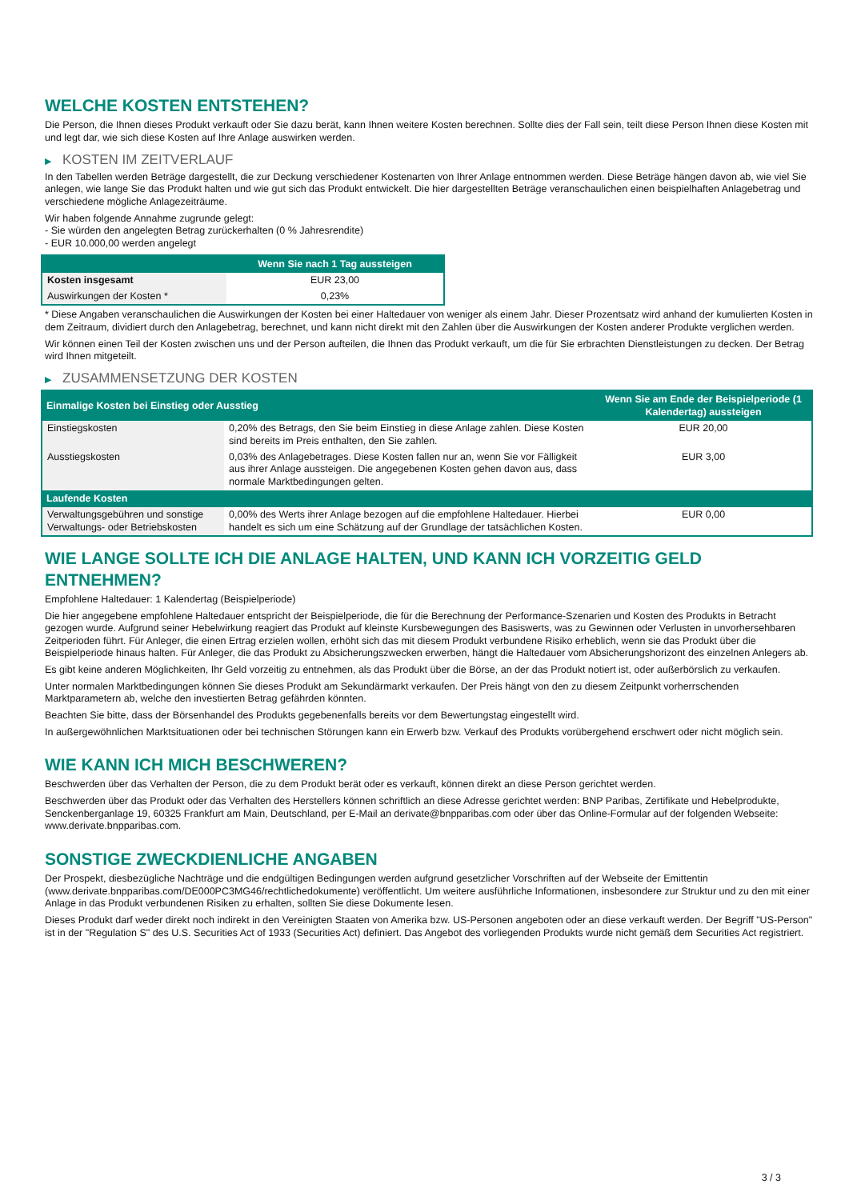WELCHE KOSTEN ENTSTEHEN?
Die Person, die Ihnen dieses Produkt verkauft oder Sie dazu berät, kann Ihnen weitere Kosten berechnen. Sollte dies der Fall sein, teilt diese Person Ihnen diese Kosten mit und legt dar, wie sich diese Kosten auf Ihre Anlage auswirken werden.
▶ KOSTEN IM ZEITVERLAUF
In den Tabellen werden Beträge dargestellt, die zur Deckung verschiedener Kostenarten von Ihrer Anlage entnommen werden. Diese Beträge hängen davon ab, wie viel Sie anlegen, wie lange Sie das Produkt halten und wie gut sich das Produkt entwickelt. Die hier dargestellten Beträge veranschaulichen einen beispielhaften Anlagebetrag und verschiedene mögliche Anlagezeiträume.
Wir haben folgende Annahme zugrunde gelegt:
- Sie würden den angelegten Betrag zurückerhalten (0 % Jahresrendite)
- EUR 10.000,00 werden angelegt
| | Wenn Sie nach 1 Tag aussteigen |
| --- | --- |
| Kosten insgesamt | EUR 23,00 |
| Auswirkungen der Kosten * | 0,23% |
* Diese Angaben veranschaulichen die Auswirkungen der Kosten bei einer Haltedauer von weniger als einem Jahr. Dieser Prozentsatz wird anhand der kumulierten Kosten in dem Zeitraum, dividiert durch den Anlagebetrag, berechnet, und kann nicht direkt mit den Zahlen über die Auswirkungen der Kosten anderer Produkte verglichen werden.
Wir können einen Teil der Kosten zwischen uns und der Person aufteilen, die Ihnen das Produkt verkauft, um die für Sie erbrachten Dienstleistungen zu decken. Der Betrag wird Ihnen mitgeteilt.
▶ ZUSAMMENSETZUNG DER KOSTEN
| Einmalige Kosten bei Einstieg oder Ausstieg | | Wenn Sie am Ende der Beispielperiode (1 Kalendertag) aussteigen |
| --- | --- | --- |
| Einstiegskosten | 0,20% des Betrags, den Sie beim Einstieg in diese Anlage zahlen. Diese Kosten sind bereits im Preis enthalten, den Sie zahlen. | EUR 20,00 |
| Ausstiegskosten | 0,03% des Anlagebetrages. Diese Kosten fallen nur an, wenn Sie vor Fälligkeit aus ihrer Anlage aussteigen. Die angegebenen Kosten gehen davon aus, dass normale Marktbedingungen gelten. | EUR 3,00 |
| Laufende Kosten | | |
| Verwaltungsgebühren und sonstige Verwaltungs- oder Betriebskosten | 0,00% des Werts ihrer Anlage bezogen auf die empfohlene Haltedauer. Hierbei handelt es sich um eine Schätzung auf der Grundlage der tatsächlichen Kosten. | EUR 0,00 |
WIE LANGE SOLLTE ICH DIE ANLAGE HALTEN, UND KANN ICH VORZEITIG GELD ENTNEHMEN?
Empfohlene Haltedauer: 1 Kalendertag (Beispielperiode)
Die hier angegebene empfohlene Haltedauer entspricht der Beispielperiode, die für die Berechnung der Performance-Szenarien und Kosten des Produkts in Betracht gezogen wurde. Aufgrund seiner Hebelwirkung reagiert das Produkt auf kleinste Kursbewegungen des Basiswerts, was zu Gewinnen oder Verlusten in unvorhersehbaren Zeitperioden führt. Für Anleger, die einen Ertrag erzielen wollen, erhöht sich das mit diesem Produkt verbundene Risiko erheblich, wenn sie das Produkt über die Beispielperiode hinaus halten. Für Anleger, die das Produkt zu Absicherungszwecken erwerben, hängt die Haltedauer vom Absicherungshorizont des einzelnen Anlegers ab.
Es gibt keine anderen Möglichkeiten, Ihr Geld vorzeitig zu entnehmen, als das Produkt über die Börse, an der das Produkt notiert ist, oder außerbörslich zu verkaufen.
Unter normalen Marktbedingungen können Sie dieses Produkt am Sekundärmarkt verkaufen. Der Preis hängt von den zu diesem Zeitpunkt vorherrschenden Marktparametern ab, welche den investierten Betrag gefährden könnten.
Beachten Sie bitte, dass der Börsenhandel des Produkts gegebenenfalls bereits vor dem Bewertungstag eingestellt wird.
In außergewöhnlichen Marktsituationen oder bei technischen Störungen kann ein Erwerb bzw. Verkauf des Produkts vorübergehend erschwert oder nicht möglich sein.
WIE KANN ICH MICH BESCHWEREN?
Beschwerden über das Verhalten der Person, die zu dem Produkt berät oder es verkauft, können direkt an diese Person gerichtet werden.
Beschwerden über das Produkt oder das Verhalten des Herstellers können schriftlich an diese Adresse gerichtet werden: BNP Paribas, Zertifikate und Hebelprodukte, Senckenberganlage 19, 60325 Frankfurt am Main, Deutschland, per E-Mail an derivate@bnpparibas.com oder über das Online-Formular auf der folgenden Webseite: www.derivate.bnpparibas.com.
SONSTIGE ZWECKDIENLICHE ANGABEN
Der Prospekt, diesbezügliche Nachträge und die endgültigen Bedingungen werden aufgrund gesetzlicher Vorschriften auf der Webseite der Emittentin (www.derivate.bnpparibas.com/DE000PC3MG46/rechtlichedokumente) veröffentlicht. Um weitere ausführliche Informationen, insbesondere zur Struktur und zu den mit einer Anlage in das Produkt verbundenen Risiken zu erhalten, sollten Sie diese Dokumente lesen.
Dieses Produkt darf weder direkt noch indirekt in den Vereinigten Staaten von Amerika bzw. US-Personen angeboten oder an diese verkauft werden. Der Begriff "US-Person" ist in der "Regulation S" des U.S. Securities Act of 1933 (Securities Act) definiert. Das Angebot des vorliegenden Produkts wurde nicht gemäß dem Securities Act registriert.
3 / 3